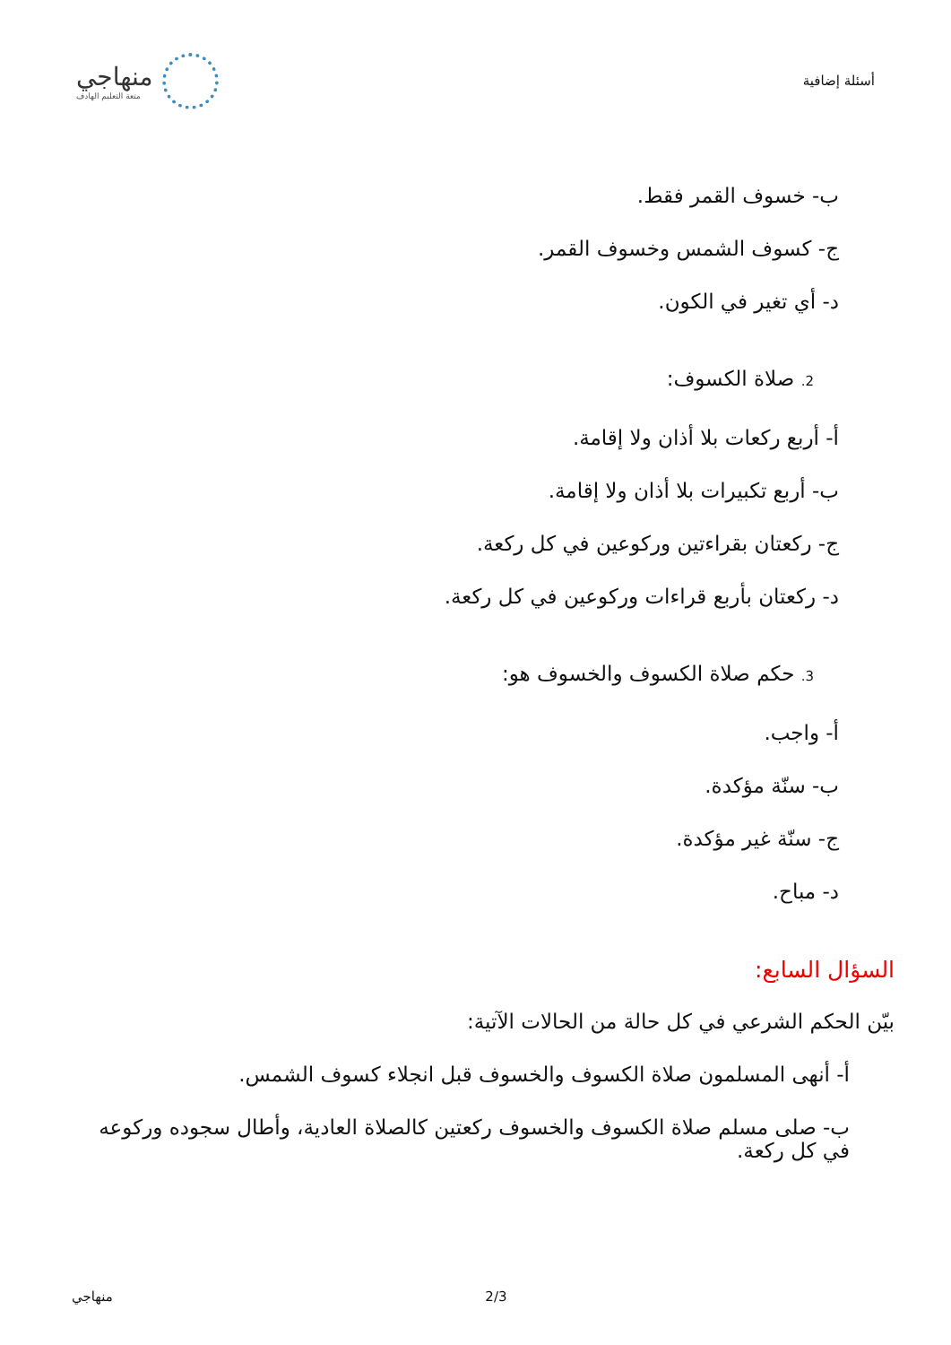أسئلة إضافية
منهاجي
متعة التعليم الهادف
ب- خسوف القمر فقط.
ج- كسوف الشمس وخسوف القمر.
د- أي تغير في الكون.
2. صلاة الكسوف:
أ- أربع ركعات بلا أذان ولا إقامة.
ب- أربع تكبيرات بلا أذان ولا إقامة.
ج- ركعتان بقراءتين وركوعين في كل ركعة.
د- ركعتان بأربع قراءات وركوعين في كل ركعة.
3. حكم صلاة الكسوف والخسوف هو:
أ- واجب.
ب- سنّة مؤكدة.
ج- سنّة غير مؤكدة.
د- مباح.
السؤال السابع:
بيّن الحكم الشرعي في كل حالة من الحالات الآتية:
أ- أنهى المسلمون صلاة الكسوف والخسوف قبل انجلاء كسوف الشمس.
ب- صلى مسلم صلاة الكسوف والخسوف ركعتين كالصلاة العادية، وأطال سجوده وركوعه في كل ركعة.
منهاجي 2/3